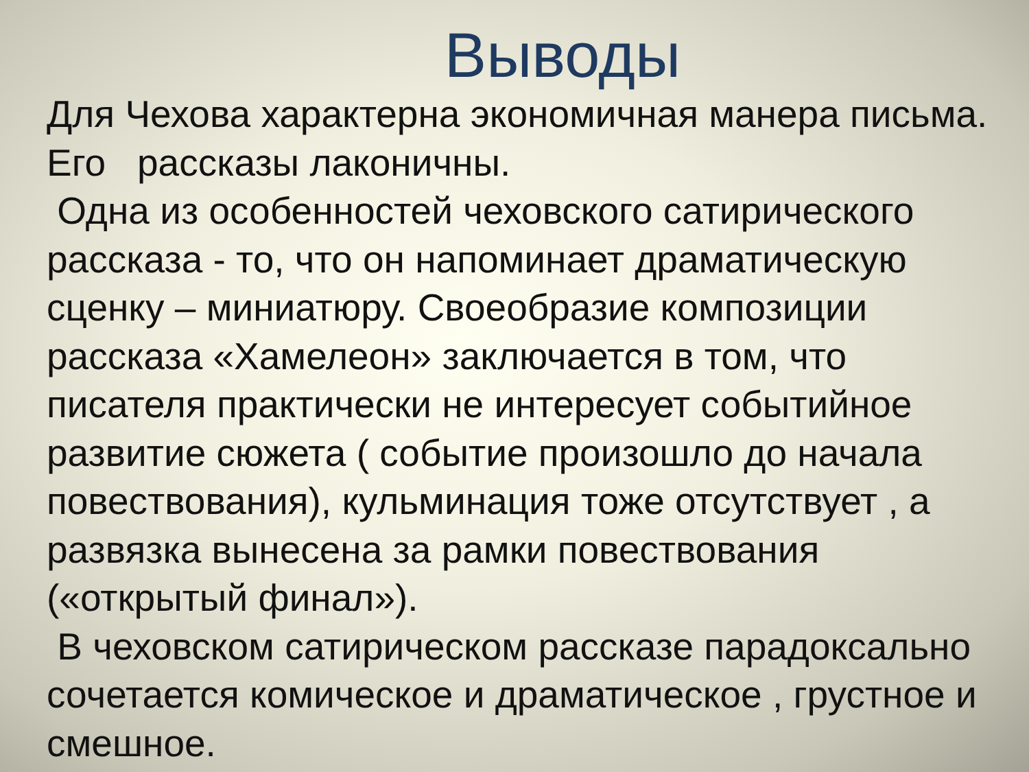Выводы
Для Чехова характерна экономичная манера письма. Его рассказы лаконичны. Одна из особенностей чеховского сатирического рассказа - то, что он напоминает драматическую сценку – миниатюру. Своеобразие композиции рассказа «Хамелеон» заключается в том, что писателя практически не интересует событийное развитие сюжета ( событие произошло до начала повествования), кульминация тоже отсутствует , а развязка вынесена за рамки повествования («открытый финал»). В чеховском сатирическом рассказе парадоксально сочетается комическое и драматическое , грустное и смешное.